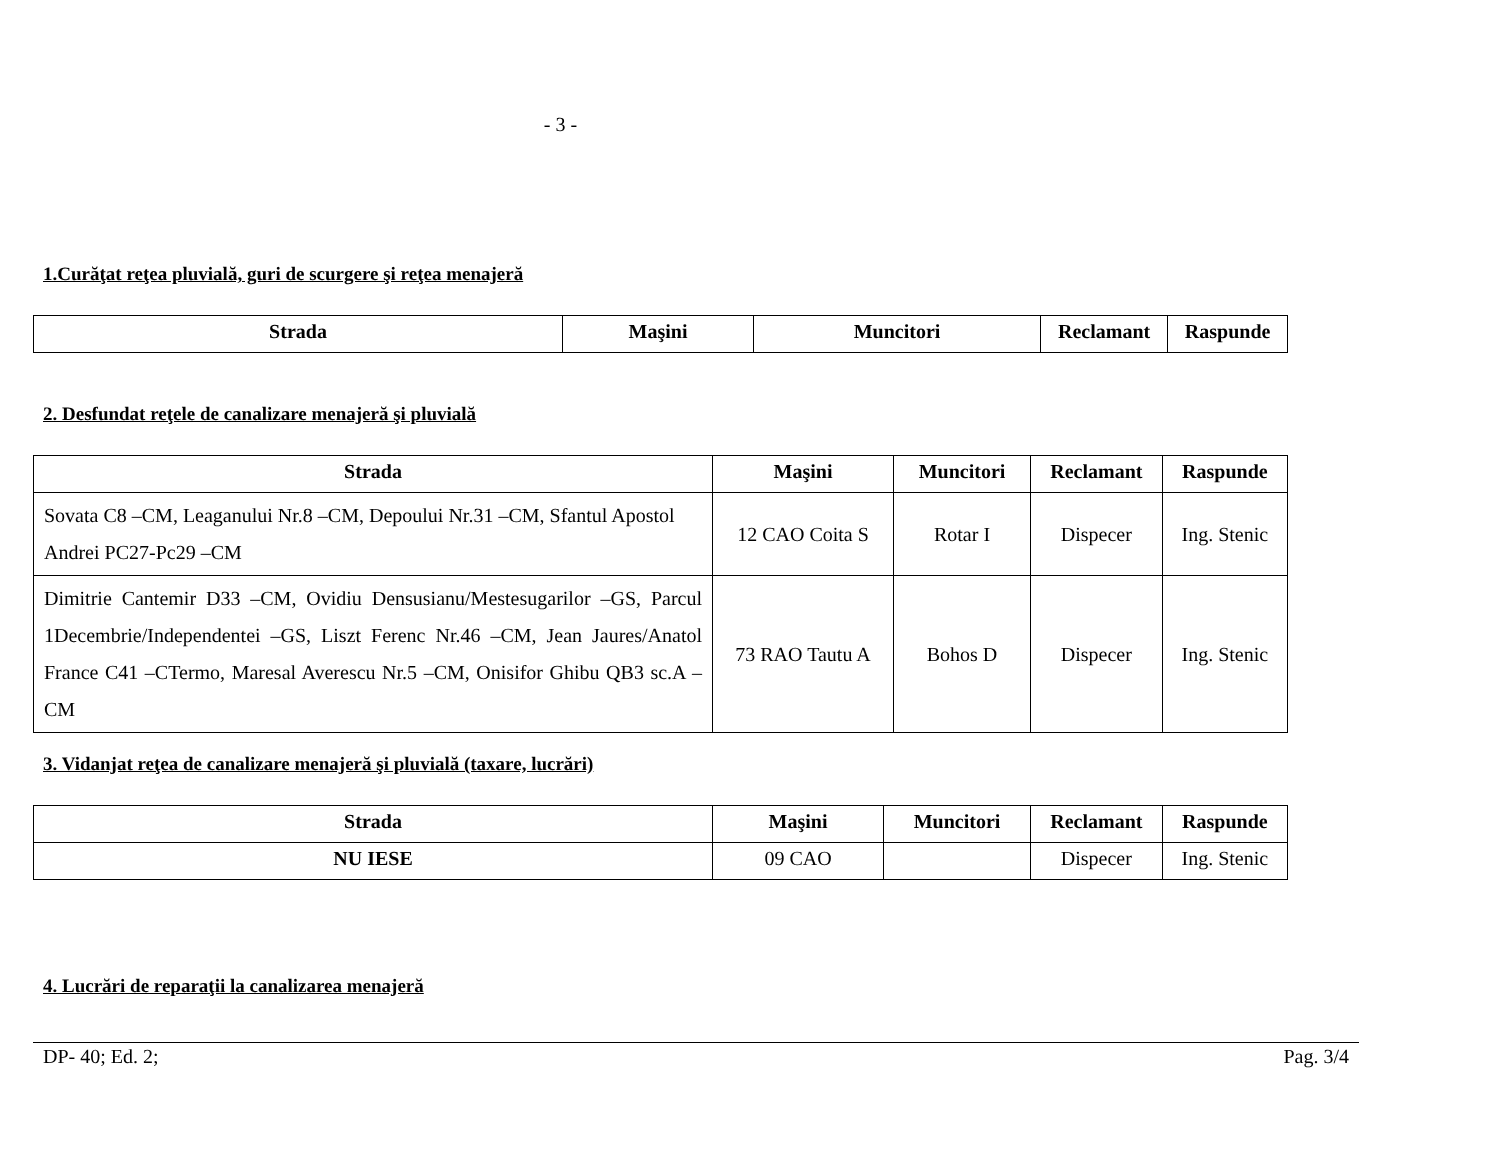- 3 -
1.Curăţat reţea pluvială, guri de scurgere şi reţea menajeră
| Strada | Maşini | Muncitori | Reclamant | Raspunde |
| --- | --- | --- | --- | --- |
2. Desfundat reţele de canalizare menajeră şi pluvială
| Strada | Maşini | Muncitori | Reclamant | Raspunde |
| --- | --- | --- | --- | --- |
| Sovata C8 –CM, Leaganului Nr.8 –CM, Depoului Nr.31 –CM, Sfantul Apostol Andrei PC27-Pc29 –CM | 12 CAO Coita S | Rotar I | Dispecer | Ing. Stenic |
| Dimitrie Cantemir D33 –CM, Ovidiu Densusianu/Mestesugarilor –GS, Parcul 1Decembrie/Independentei –GS, Liszt Ferenc Nr.46 –CM, Jean Jaures/Anatol France C41 –CTermo, Maresal Averescu Nr.5 –CM, Onisifor Ghibu QB3 sc.A –CM | 73 RAO Tautu A | Bohos D | Dispecer | Ing. Stenic |
3. Vidanjat reţea de canalizare menajeră şi pluvială (taxare, lucrări)
| Strada | Maşini | Muncitori | Reclamant | Raspunde |
| --- | --- | --- | --- | --- |
| NU IESE | 09 CAO | | Dispecer | Ing. Stenic |
4. Lucrări de reparaţii la canalizarea menajeră
DP- 40; Ed. 2; Pag. 3/4